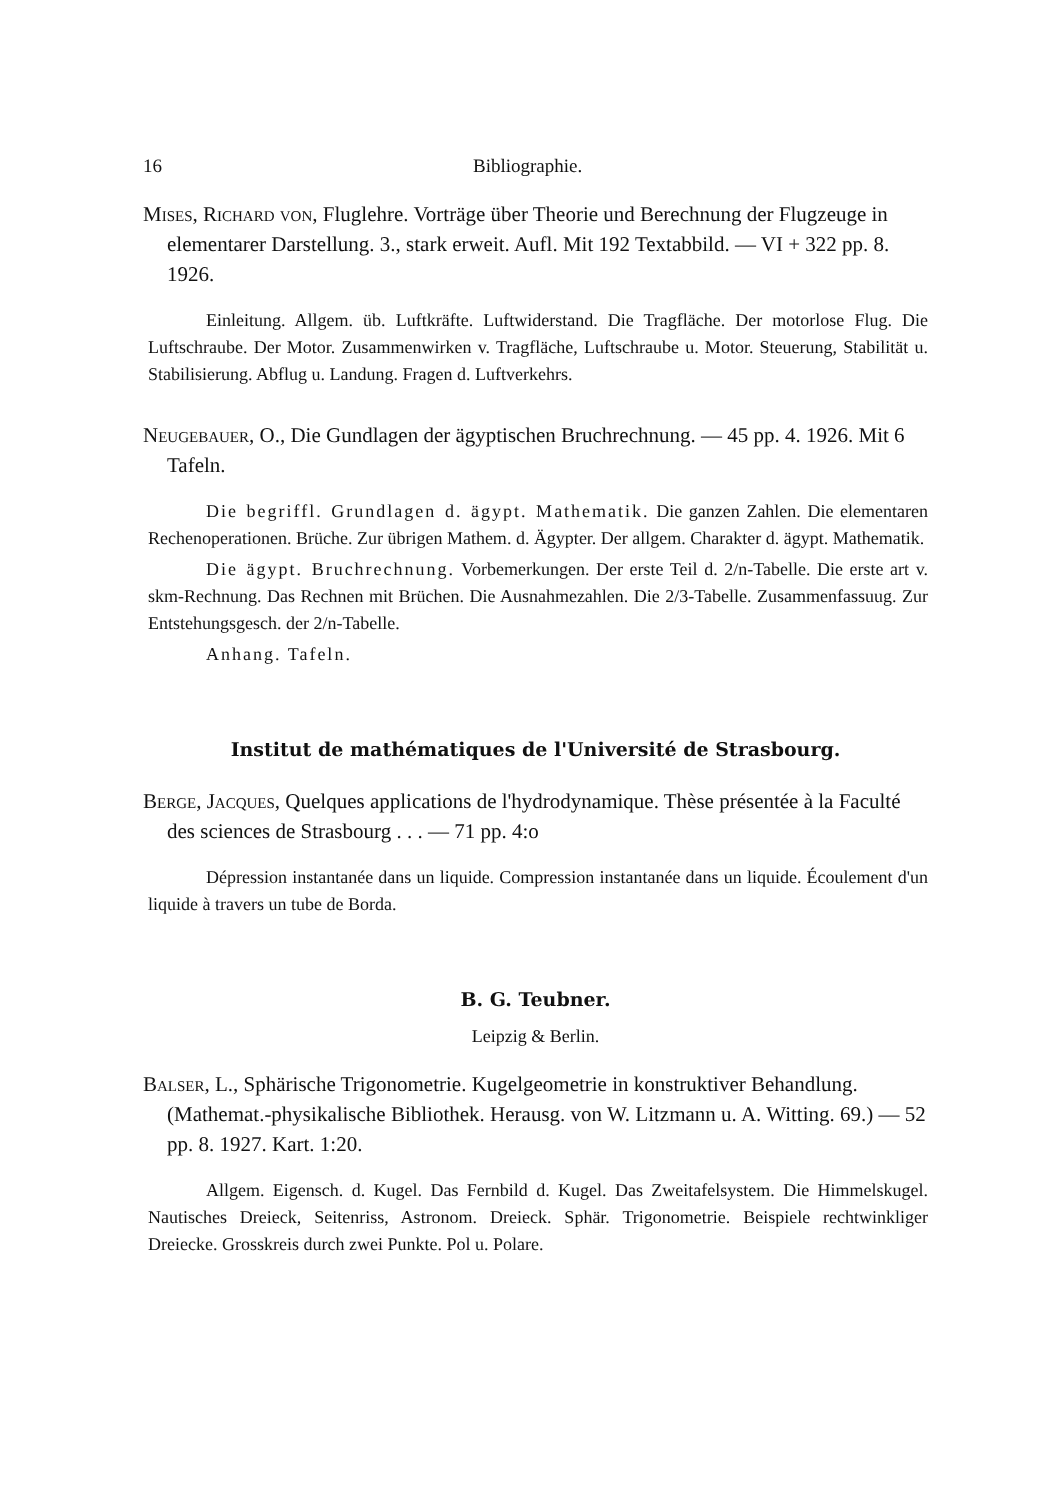16 Bibliographie.
Mises, Richard von, Fluglehre. Vorträge über Theorie und Berechnung der Flugzeuge in elementarer Darstellung. 3., stark erweit. Aufl. Mit 192 Textabbild. — VI + 322 pp. 8. 1926.
Einleitung. Allgem. üb. Luftkräfte. Luftwiderstand. Die Tragfläche. Der motorlose Flug. Die Luftschraube. Der Motor. Zusammenwirken v. Tragfläche, Luftschraube u. Motor. Steuerung, Stabilität u. Stabilisierung. Abflug u. Landung. Fragen d. Luftverkehrs.
Neugebauer, O., Die Gundlagen der ägyptischen Bruchrechnung. — 45 pp. 4. 1926. Mit 6 Tafeln.
Die begriffl. Grundlagen d. ägypt. Mathematik. Die ganzen Zahlen. Die elementaren Rechenoperationen. Brüche. Zur übrigen Mathem. d. Ägypter. Der allgem. Charakter d. ägypt. Mathematik.
Die ägypt. Bruchrechnung. Vorbemerkungen. Der erste Teil d. 2/n-Tabelle. Die erste art v. skm-Rechnung. Das Rechnen mit Brüchen. Die Ausnahmezahlen. Die 2/3-Tabelle. Zusammenfassuug. Zur Entstehungsgesch. der 2/n-Tabelle.
Anhang. Tafeln.
Institut de mathématiques de l'Université de Strasbourg.
Berge, Jacques, Quelques applications de l'hydrodynamique. Thèse présentée à la Faculté des sciences de Strasbourg . . . — 71 pp. 4:o
Dépression instantanée dans un liquide. Compression instantanée dans un liquide. Écoulement d'un liquide à travers un tube de Borda.
B. G. Teubner.
Leipzig & Berlin.
Balser, L., Sphärische Trigonometrie. Kugelgeometrie in konstruktiver Behandlung. (Mathemat.-physikalische Bibliothek. Herausg. von W. Litzmann u. A. Witting. 69.) — 52 pp. 8. 1927. Kart. 1:20.
Allgem. Eigensch. d. Kugel. Das Fernbild d. Kugel. Das Zweitafelsystem. Die Himmelskugel. Nautisches Dreieck, Seitenriss, Astronom. Dreieck. Sphär. Trigonometrie. Beispiele rechtwinkliger Dreiecke. Grosskreis durch zwei Punkte. Pol u. Polare.